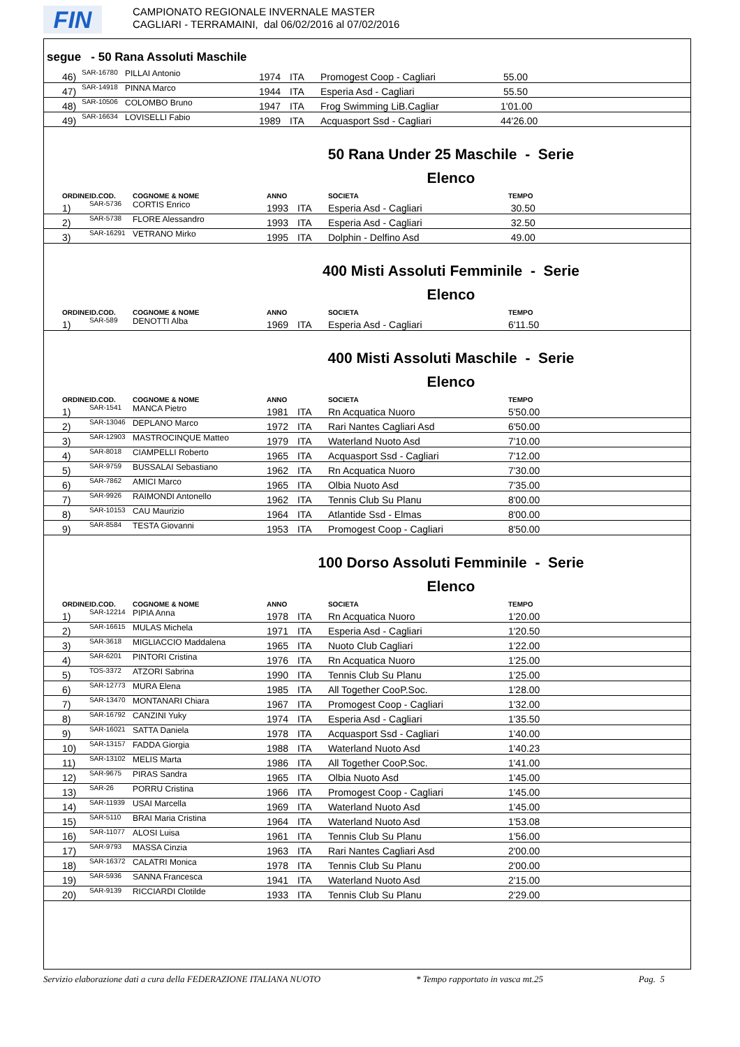FIN
CAMPIONATO REGIONALE INVERNALE MASTER
CAGLIARI - TERRAMAINI, dal 06/02/2016 al 07/02/2016
segue - 50 Rana Assoluti Maschile
| 46) | SAR-16780 | PILLAI Antonio | 1974 | ITA | Promogest Coop - Cagliari | 55.00 |
| 47) | SAR-14918 | PINNA Marco | 1944 | ITA | Esperia Asd - Cagliari | 55.50 |
| 48) | SAR-10506 | COLOMBO Bruno | 1947 | ITA | Frog Swimming LiB.Cagliar | 1'01.00 |
| 49) | SAR-16634 | LOVISELLI Fabio | 1989 | ITA | Acquasport Ssd - Cagliari | 44'26.00 |
50 Rana Under 25 Maschile - Serie
Elenco
| ORDINE | ID.COD. | COGNOME & NOME | ANNO | | SOCIETA | TEMPO |
| --- | --- | --- | --- | --- | --- | --- |
| 1) | SAR-5736 | CORTIS Enrico | 1993 | ITA | Esperia Asd - Cagliari | 30.50 |
| 2) | SAR-5738 | FLORE Alessandro | 1993 | ITA | Esperia Asd - Cagliari | 32.50 |
| 3) | SAR-16291 | VETRANO Mirko | 1995 | ITA | Dolphin - Delfino Asd | 49.00 |
400 Misti Assoluti Femminile - Serie
Elenco
| ORDINE | ID.COD. | COGNOME & NOME | ANNO | | SOCIETA | TEMPO |
| --- | --- | --- | --- | --- | --- | --- |
| 1) | SAR-589 | DENOTTI Alba | 1969 | ITA | Esperia Asd - Cagliari | 6'11.50 |
400 Misti Assoluti Maschile - Serie
Elenco
| ORDINE | ID.COD. | COGNOME & NOME | ANNO | | SOCIETA | TEMPO |
| --- | --- | --- | --- | --- | --- | --- |
| 1) | SAR-1541 | MANCA Pietro | 1981 | ITA | Rn Acquatica Nuoro | 5'50.00 |
| 2) | SAR-13046 | DEPLANO Marco | 1972 | ITA | Rari Nantes Cagliari Asd | 6'50.00 |
| 3) | SAR-12903 | MASTROCINQUE Matteo | 1979 | ITA | Waterland Nuoto Asd | 7'10.00 |
| 4) | SAR-8018 | CIAMPELLI Roberto | 1965 | ITA | Acquasport Ssd - Cagliari | 7'12.00 |
| 5) | SAR-9759 | BUSSALAI Sebastiano | 1962 | ITA | Rn Acquatica Nuoro | 7'30.00 |
| 6) | SAR-7862 | AMICI Marco | 1965 | ITA | Olbia Nuoto Asd | 7'35.00 |
| 7) | SAR-9926 | RAIMONDI Antonello | 1962 | ITA | Tennis Club Su Planu | 8'00.00 |
| 8) | SAR-10153 | CAU Maurizio | 1964 | ITA | Atlantide Ssd - Elmas | 8'00.00 |
| 9) | SAR-8584 | TESTA Giovanni | 1953 | ITA | Promogest Coop - Cagliari | 8'50.00 |
100 Dorso Assoluti Femminile - Serie
Elenco
| ORDINE | ID.COD. | COGNOME & NOME | ANNO | | SOCIETA | TEMPO |
| --- | --- | --- | --- | --- | --- | --- |
| 1) | SAR-12214 | PIPIA Anna | 1978 | ITA | Rn Acquatica Nuoro | 1'20.00 |
| 2) | SAR-16615 | MULAS Michela | 1971 | ITA | Esperia Asd - Cagliari | 1'20.50 |
| 3) | SAR-3618 | MIGLIACCIO Maddalena | 1965 | ITA | Nuoto Club Cagliari | 1'22.00 |
| 4) | SAR-6201 | PINTORI Cristina | 1976 | ITA | Rn Acquatica Nuoro | 1'25.00 |
| 5) | TOS-3372 | ATZORI Sabrina | 1990 | ITA | Tennis Club Su Planu | 1'25.00 |
| 6) | SAR-12773 | MURA Elena | 1985 | ITA | All Together CooP.Soc. | 1'28.00 |
| 7) | SAR-13470 | MONTANARI Chiara | 1967 | ITA | Promogest Coop - Cagliari | 1'32.00 |
| 8) | SAR-16792 | CANZINI Yuky | 1974 | ITA | Esperia Asd - Cagliari | 1'35.50 |
| 9) | SAR-16021 | SATTA Daniela | 1978 | ITA | Acquasport Ssd - Cagliari | 1'40.00 |
| 10) | SAR-13157 | FADDA Giorgia | 1988 | ITA | Waterland Nuoto Asd | 1'40.23 |
| 11) | SAR-13102 | MELIS Marta | 1986 | ITA | All Together CooP.Soc. | 1'41.00 |
| 12) | SAR-9675 | PIRAS Sandra | 1965 | ITA | Olbia Nuoto Asd | 1'45.00 |
| 13) | SAR-26 | PORRU Cristina | 1966 | ITA | Promogest Coop - Cagliari | 1'45.00 |
| 14) | SAR-11939 | USAI Marcella | 1969 | ITA | Waterland Nuoto Asd | 1'45.00 |
| 15) | SAR-5110 | BRAI Maria Cristina | 1964 | ITA | Waterland Nuoto Asd | 1'53.08 |
| 16) | SAR-11077 | ALOSI Luisa | 1961 | ITA | Tennis Club Su Planu | 1'56.00 |
| 17) | SAR-9793 | MASSA Cinzia | 1963 | ITA | Rari Nantes Cagliari Asd | 2'00.00 |
| 18) | SAR-16372 | CALATRI Monica | 1978 | ITA | Tennis Club Su Planu | 2'00.00 |
| 19) | SAR-5936 | SANNA Francesca | 1941 | ITA | Waterland Nuoto Asd | 2'15.00 |
| 20) | SAR-9139 | RICCIARDI Clotilde | 1933 | ITA | Tennis Club Su Planu | 2'29.00 |
Servizio elaborazione dati a cura della FEDERAZIONE ITALIANA NUOTO * Tempo rapportato in vasca mt.25 Pag. 5